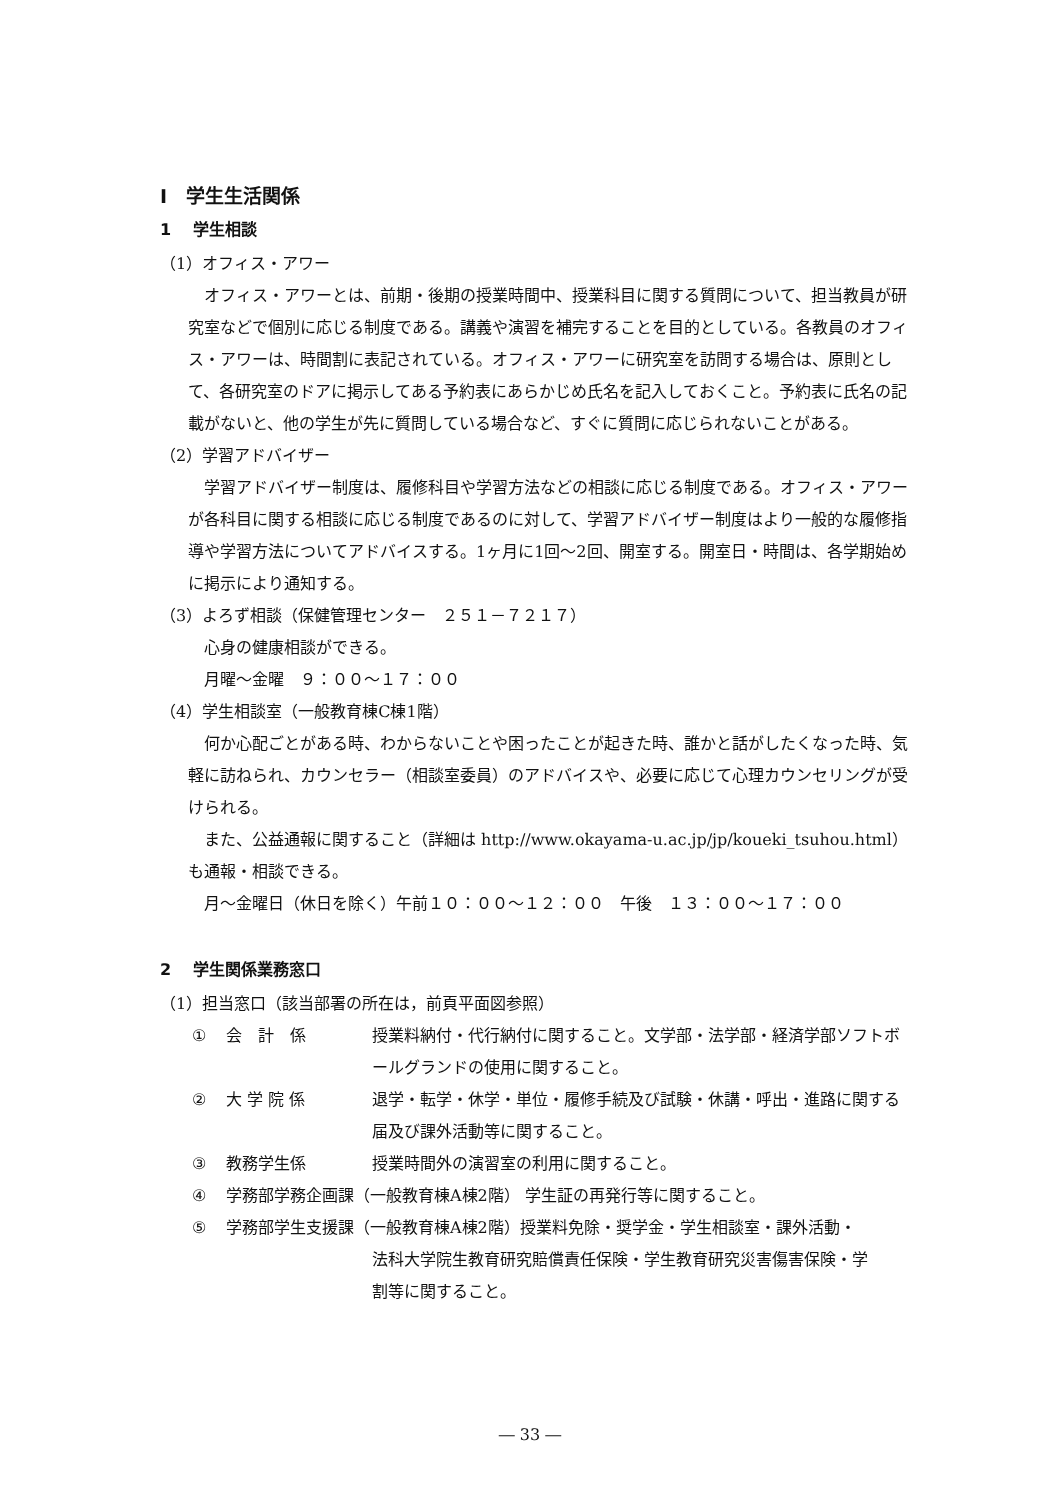Ⅰ　学生生活関係
1　 学生相談
（1）オフィス・アワー
オフィス・アワーとは、前期・後期の授業時間中、授業科目に関する質問について、担当教員が研究室などで個別に応じる制度である。講義や演習を補完することを目的としている。各教員のオフィス・アワーは、時間割に表記されている。オフィス・アワーに研究室を訪問する場合は、原則として、各研究室のドアに掲示してある予約表にあらかじめ氏名を記入しておくこと。予約表に氏名の記載がないと、他の学生が先に質問している場合など、すぐに質問に応じられないことがある。
（2）学習アドバイザー
学習アドバイザー制度は、履修科目や学習方法などの相談に応じる制度である。オフィス・アワーが各科目に関する相談に応じる制度であるのに対して、学習アドバイザー制度はより一般的な履修指導や学習方法についてアドバイスする。1ヶ月に1回～2回、開室する。開室日・時間は、各学期始めに掲示により通知する。
（3）よろず相談（保健管理センター　２５１－７２１７）
心身の健康相談ができる。
月曜～金曜　９：００～１７：００
（4）学生相談室（一般教育棟C棟1階）
何か心配ごとがある時、わからないことや困ったことが起きた時、誰かと話がしたくなった時、気軽に訪ねられ、カウンセラー（相談室委員）のアドバイスや、必要に応じて心理カウンセリングが受けられる。
また、公益通報に関すること（詳細は http://www.okayama-u.ac.jp/jp/koueki_tsuhou.html）も通報・相談できる。
月～金曜日（休日を除く）午前１０：００～１２：００　午後　１３：００～１７：００
2　 学生関係業務窓口
（1）担当窓口（該当部署の所在は，前頁平面図参照）
① 会　計　係 授業料納付・代行納付に関すること。文学部・法学部・経済学部ソフトボールグランドの使用に関すること。
② 大 学 院 係 退学・転学・休学・単位・履修手続及び試験・休講・呼出・進路に関する届及び課外活動等に関すること。
③ 教務学生係 授業時間外の演習室の利用に関すること。
④ 学務部学務企画課（一般教育棟A棟2階） 学生証の再発行等に関すること。
⑤ 学務部学生支援課（一般教育棟A棟2階）授業料免除・奨学金・学生相談室・課外活動・
法科大学院生教育研究賠償責任保険・学生教育研究災害傷害保険・学
割等に関すること。
― 33 ―